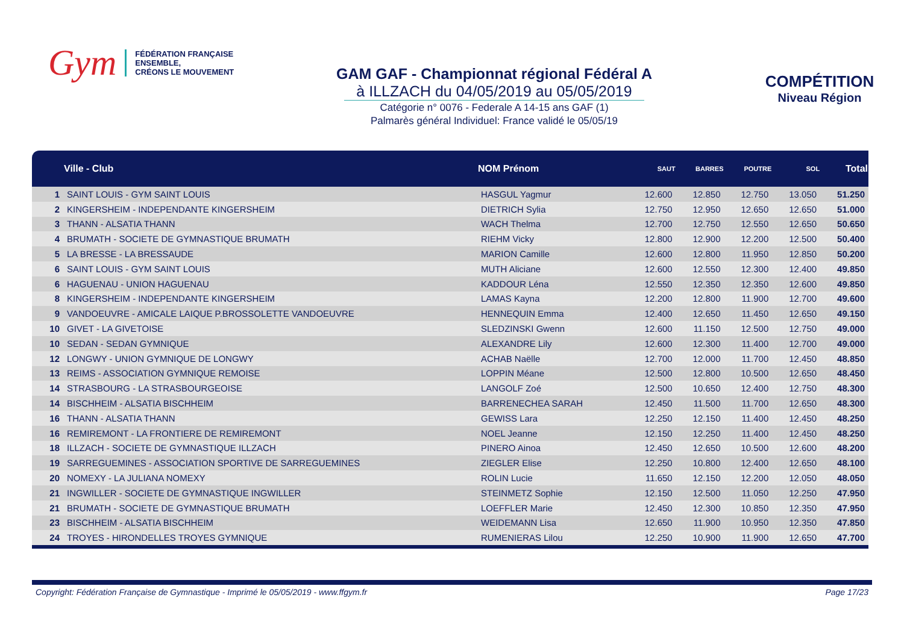Gym FÉDÉRATION FRANÇAISE
ENSEMBLE,
CRÉONS LE MOUVEMENT
GAM GAF - Championnat régional Fédéral A
à ILLZACH du 04/05/2019 au 05/05/2019
Catégorie n° 0076 - Federale A 14-15 ans GAF (1)
Palmarès général Individuel: France validé le 05/05/19
COMPÉTITION
Niveau Région
| | Ville - Club | NOM Prénom | SAUT | BARRES | POUTRE | SOL | Total |
| --- | --- | --- | --- | --- | --- | --- | --- |
| 1 | SAINT LOUIS - GYM SAINT LOUIS | HASGUL Yagmur | 12.600 | 12.850 | 12.750 | 13.050 | 51.250 |
| 2 | KINGERSHEIM - INDEPENDANTE KINGERSHEIM | DIETRICH Sylia | 12.750 | 12.950 | 12.650 | 12.650 | 51.000 |
| 3 | THANN - ALSATIA THANN | WACH Thelma | 12.700 | 12.750 | 12.550 | 12.650 | 50.650 |
| 4 | BRUMATH - SOCIETE DE GYMNASTIQUE BRUMATH | RIEHM Vicky | 12.800 | 12.900 | 12.200 | 12.500 | 50.400 |
| 5 | LA BRESSE - LA BRESSAUDE | MARION Camille | 12.600 | 12.800 | 11.950 | 12.850 | 50.200 |
| 6 | SAINT LOUIS - GYM SAINT LOUIS | MUTH Aliciane | 12.600 | 12.550 | 12.300 | 12.400 | 49.850 |
| 6 | HAGUENAU - UNION HAGUENAU | KADDOUR Léna | 12.550 | 12.350 | 12.350 | 12.600 | 49.850 |
| 8 | KINGERSHEIM - INDEPENDANTE KINGERSHEIM | LAMAS Kayna | 12.200 | 12.800 | 11.900 | 12.700 | 49.600 |
| 9 | VANDOEUVRE - AMICALE LAIQUE P.BROSSOLETTE VANDOEUVRE | HENNEQUIN Emma | 12.400 | 12.650 | 11.450 | 12.650 | 49.150 |
| 10 | GIVET - LA GIVETOISE | SLEDZINSKI Gwenn | 12.600 | 11.150 | 12.500 | 12.750 | 49.000 |
| 10 | SEDAN - SEDAN GYMNIQUE | ALEXANDRE Lily | 12.600 | 12.300 | 11.400 | 12.700 | 49.000 |
| 12 | LONGWY - UNION GYMNIQUE DE LONGWY | ACHAB Naëlle | 12.700 | 12.000 | 11.700 | 12.450 | 48.850 |
| 13 | REIMS - ASSOCIATION GYMNIQUE REMOISE | LOPPIN Méane | 12.500 | 12.800 | 10.500 | 12.650 | 48.450 |
| 14 | STRASBOURG - LA STRASBOURGEOISE | LANGOLF Zoé | 12.500 | 10.650 | 12.400 | 12.750 | 48.300 |
| 14 | BISCHHEIM - ALSATIA BISCHHEIM | BARRENECHEA SARAH | 12.450 | 11.500 | 11.700 | 12.650 | 48.300 |
| 16 | THANN - ALSATIA THANN | GEWISS Lara | 12.250 | 12.150 | 11.400 | 12.450 | 48.250 |
| 16 | REMIREMONT - LA FRONTIERE DE REMIREMONT | NOEL Jeanne | 12.150 | 12.250 | 11.400 | 12.450 | 48.250 |
| 18 | ILLZACH - SOCIETE DE GYMNASTIQUE ILLZACH | PINERO Ainoa | 12.450 | 12.650 | 10.500 | 12.600 | 48.200 |
| 19 | SARREGUEMINES - ASSOCIATION SPORTIVE DE SARREGUEMINES | ZIEGLER Elise | 12.250 | 10.800 | 12.400 | 12.650 | 48.100 |
| 20 | NOMEXY - LA JULIANA NOMEXY | ROLIN Lucie | 11.650 | 12.150 | 12.200 | 12.050 | 48.050 |
| 21 | INGWILLER - SOCIETE DE GYMNASTIQUE INGWILLER | STEINMETZ Sophie | 12.150 | 12.500 | 11.050 | 12.250 | 47.950 |
| 21 | BRUMATH - SOCIETE DE GYMNASTIQUE BRUMATH | LOEFFLER Marie | 12.450 | 12.300 | 10.850 | 12.350 | 47.950 |
| 23 | BISCHHEIM - ALSATIA BISCHHEIM | WEIDEMANN Lisa | 12.650 | 11.900 | 10.950 | 12.350 | 47.850 |
| 24 | TROYES - HIRONDELLES TROYES GYMNIQUE | RUMENIERAS Lilou | 12.250 | 10.900 | 11.900 | 12.650 | 47.700 |
Copyright: Fédération Française de Gymnastique - Imprimé le 05/05/2019 - www.ffgym.fr Page 17/23